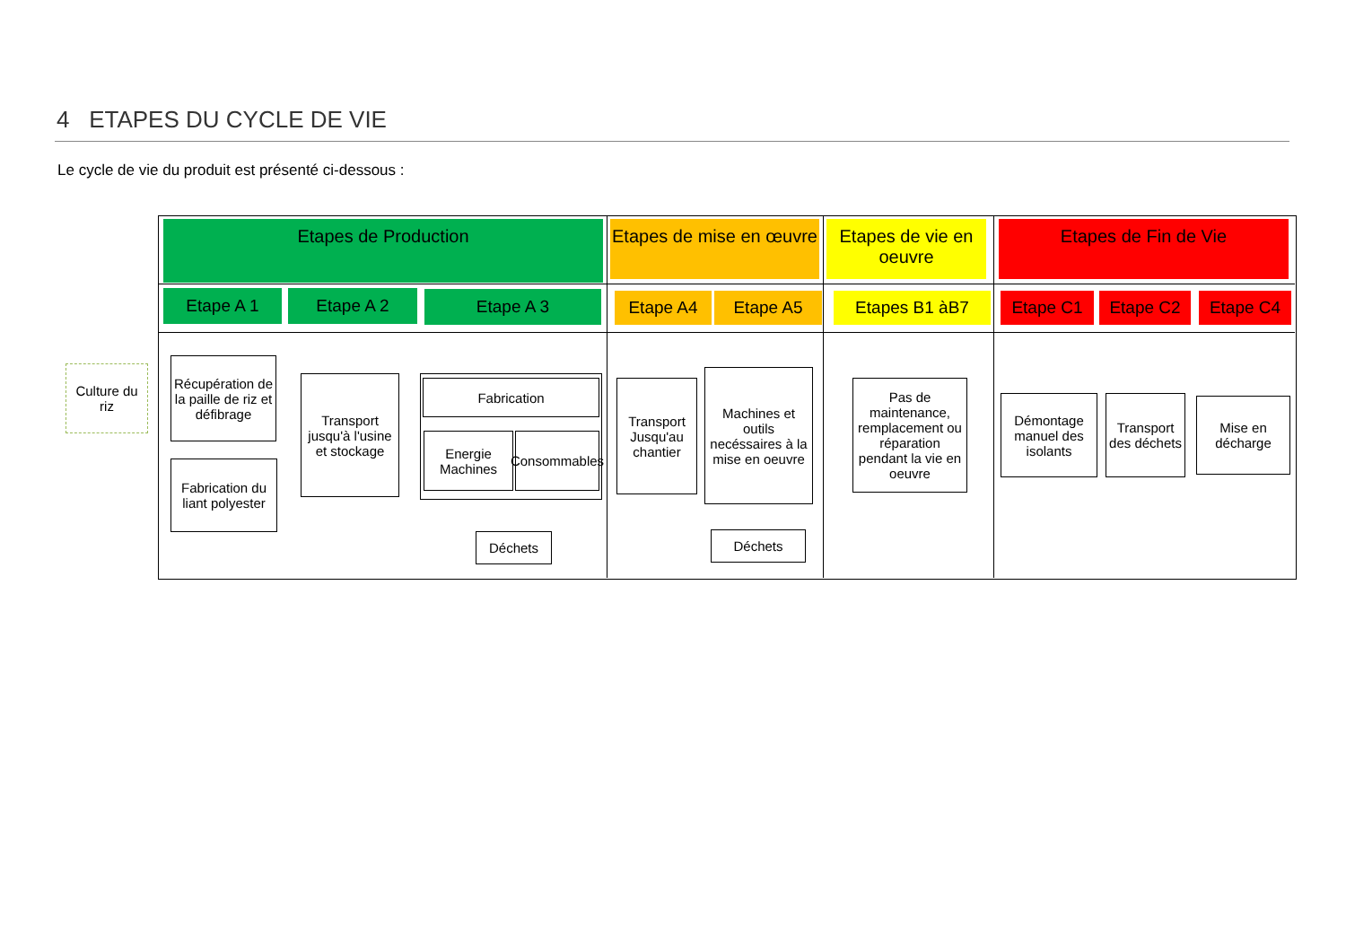4 ETAPES DU CYCLE DE VIE
Le cycle de vie du produit est présenté ci-dessous :
Etapes de Production
Etapes de mise en œuvre
Etapes de vie en oeuvre
Etapes de Fin de Vie
Etape A 1 Etape A 2 Etape A 3 Etape A4 Etape A5 Etapes B1 àB7 Etape C1 Etape C2 Etape C4
Culture du riz
Récupération de la paille de riz et défibrage
Fabrication du liant polyester
Transport jusqu'à l'usine et stockage
Fabrication
Energie Machines
Consommables
Déchets
Transport Jusqu'au chantier
Machines et outils necéssaires à la mise en oeuvre
Déchets
Pas de maintenance, remplacement ou réparation pendant la vie en oeuvre
Démontage manuel des isolants
Transport des déchets
Mise en décharge